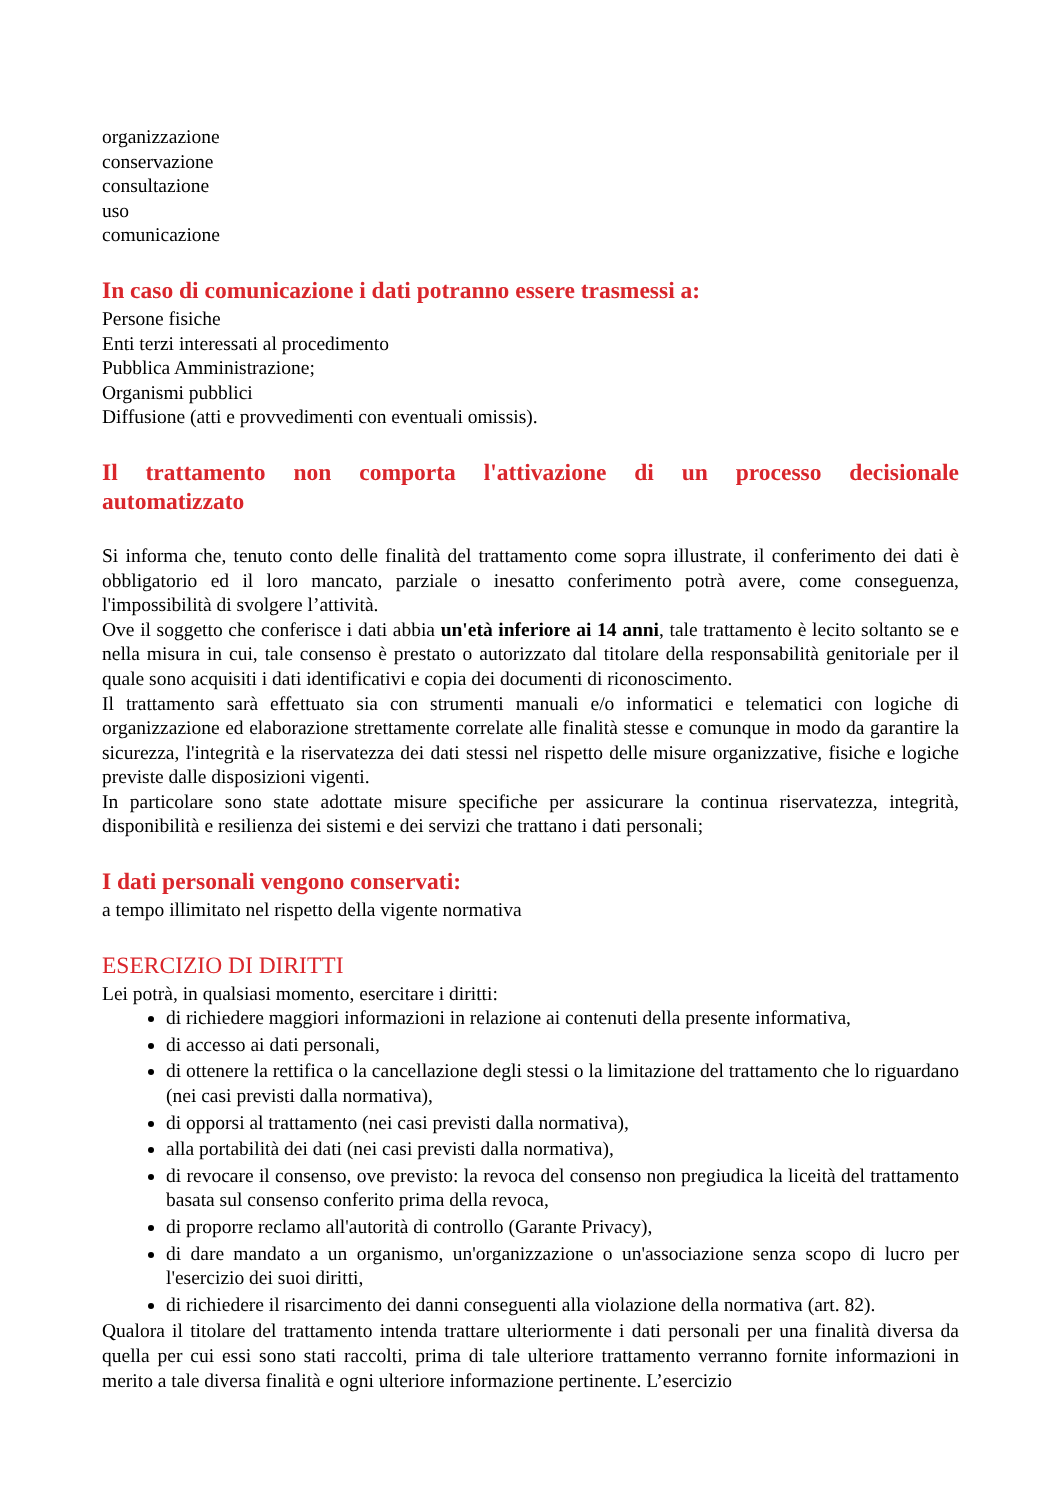organizzazione
conservazione
consultazione
uso
comunicazione
In caso di comunicazione i dati potranno essere trasmessi a:
Persone fisiche
Enti terzi interessati al procedimento
Pubblica Amministrazione;
Organismi pubblici
Diffusione (atti e provvedimenti con eventuali omissis).
Il trattamento non comporta l'attivazione di un processo decisionale automatizzato
Si informa che, tenuto conto delle finalità del trattamento come sopra illustrate, il conferimento dei dati è obbligatorio ed il loro mancato, parziale o inesatto conferimento potrà avere, come conseguenza, l'impossibilità di svolgere l’attività.
Ove il soggetto che conferisce i dati abbia un'età inferiore ai 14 anni, tale trattamento è lecito soltanto se e nella misura in cui, tale consenso è prestato o autorizzato dal titolare della responsabilità genitoriale per il quale sono acquisiti i dati identificativi e copia dei documenti di riconoscimento.
Il trattamento sarà effettuato sia con strumenti manuali e/o informatici e telematici con logiche di organizzazione ed elaborazione strettamente correlate alle finalità stesse e comunque in modo da garantire la sicurezza, l'integrità e la riservatezza dei dati stessi nel rispetto delle misure organizzative, fisiche e logiche previste dalle disposizioni vigenti.
In particolare sono state adottate misure specifiche per assicurare la continua riservatezza, integrità, disponibilità e resilienza dei sistemi e dei servizi che trattano i dati personali;
I dati personali vengono conservati:
a tempo illimitato nel rispetto della vigente normativa
ESERCIZIO DI DIRITTI
Lei potrà, in qualsiasi momento, esercitare i diritti:
di richiedere maggiori informazioni in relazione ai contenuti della presente informativa,
di accesso ai dati personali,
di ottenere la rettifica o la cancellazione degli stessi o la limitazione del trattamento che lo riguardano (nei casi previsti dalla normativa),
di opporsi al trattamento (nei casi previsti dalla normativa),
alla portabilità dei dati (nei casi previsti dalla normativa),
di revocare il consenso, ove previsto: la revoca del consenso non pregiudica la liceità del trattamento basata sul consenso conferito prima della revoca,
di proporre reclamo all'autorità di controllo (Garante Privacy),
di dare mandato a un organismo, un'organizzazione o un'associazione senza scopo di lucro per l'esercizio dei suoi diritti,
di richiedere il risarcimento dei danni conseguenti alla violazione della normativa (art. 82).
Qualora il titolare del trattamento intenda trattare ulteriormente i dati personali per una finalità diversa da quella per cui essi sono stati raccolti, prima di tale ulteriore trattamento verranno fornite informazioni in merito a tale diversa finalità e ogni ulteriore informazione pertinente. L’esercizio